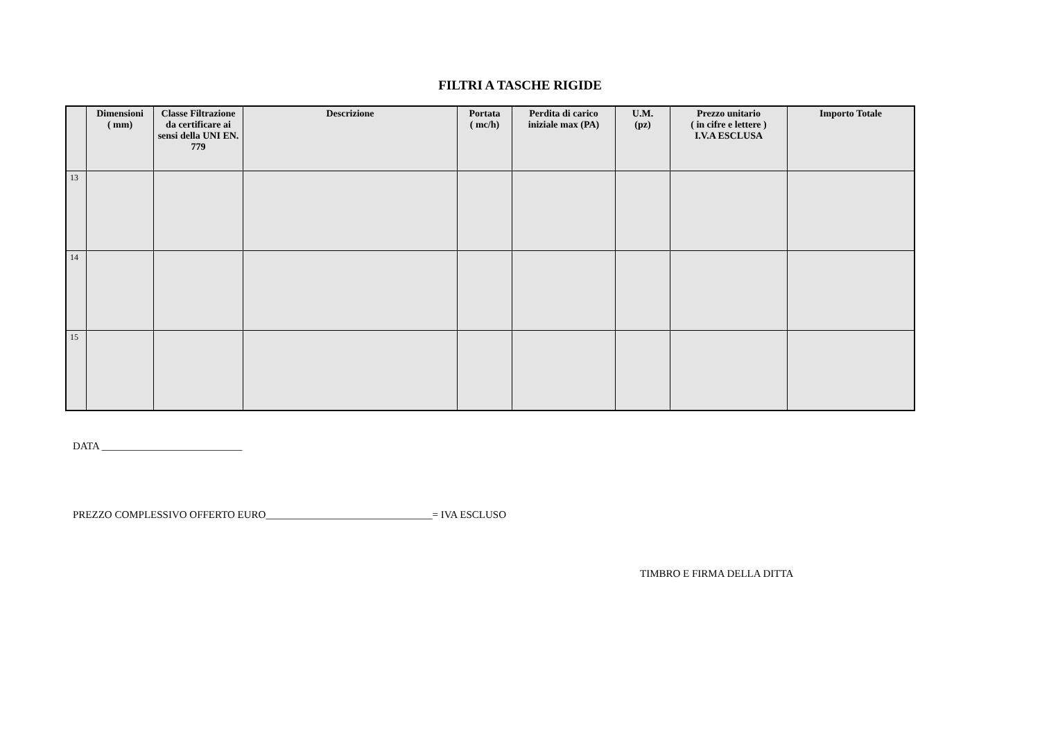FILTRI A TASCHE RIGIDE
| | Dimensioni ( mm) | Classe Filtrazione da certificare ai sensi della UNI EN. 779 | Descrizione | Portata ( mc/h) | Perdita di carico iniziale max (PA) | U.M. (pz) | Prezzo unitario ( in cifre e lettere ) I.V.A ESCLUSA | Importo Totale |
| --- | --- | --- | --- | --- | --- | --- | --- | --- |
| 13 | | | | | | | | |
| 14 | | | | | | | | |
| 15 | | | | | | | | |
DATA ___________________________
PREZZO COMPLESSIVO OFFERTO EURO________________________________= IVA ESCLUSO
TIMBRO E FIRMA DELLA DITTA